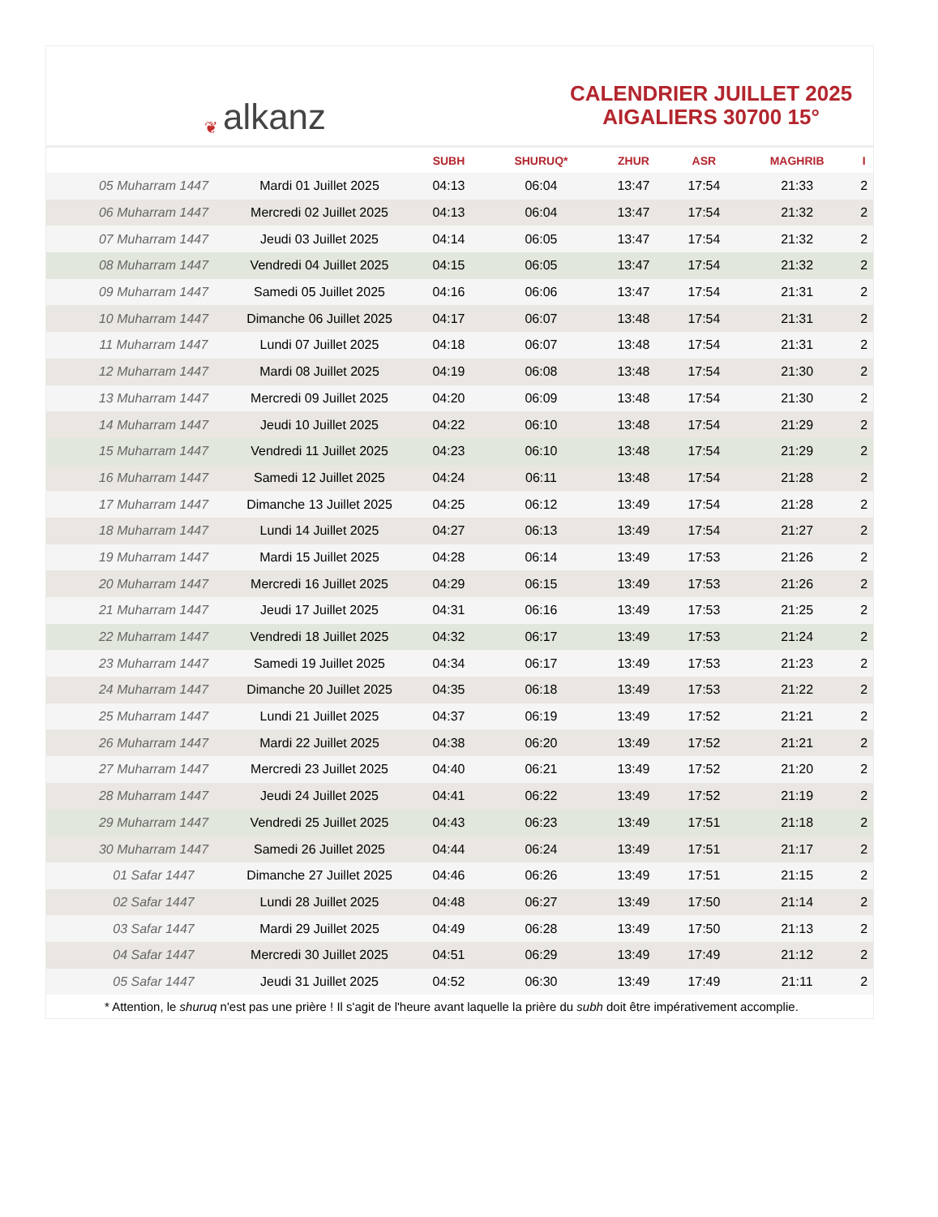❦ alkanz
CALENDRIER JUILLET 2025
AIGALIERS 30700 15°
| | | SUBH | SHURUQ* | ZHUR | ASR | MAGHRIB | I |
| --- | --- | --- | --- | --- | --- | --- | --- |
| 05 Muharram 1447 | Mardi 01 Juillet 2025 | 04:13 | 06:04 | 13:47 | 17:54 | 21:33 | 2 |
| 06 Muharram 1447 | Mercredi 02 Juillet 2025 | 04:13 | 06:04 | 13:47 | 17:54 | 21:32 | 2 |
| 07 Muharram 1447 | Jeudi 03 Juillet 2025 | 04:14 | 06:05 | 13:47 | 17:54 | 21:32 | 2 |
| 08 Muharram 1447 | Vendredi 04 Juillet 2025 | 04:15 | 06:05 | 13:47 | 17:54 | 21:32 | 2 |
| 09 Muharram 1447 | Samedi 05 Juillet 2025 | 04:16 | 06:06 | 13:47 | 17:54 | 21:31 | 2 |
| 10 Muharram 1447 | Dimanche 06 Juillet 2025 | 04:17 | 06:07 | 13:48 | 17:54 | 21:31 | 2 |
| 11 Muharram 1447 | Lundi 07 Juillet 2025 | 04:18 | 06:07 | 13:48 | 17:54 | 21:31 | 2 |
| 12 Muharram 1447 | Mardi 08 Juillet 2025 | 04:19 | 06:08 | 13:48 | 17:54 | 21:30 | 2 |
| 13 Muharram 1447 | Mercredi 09 Juillet 2025 | 04:20 | 06:09 | 13:48 | 17:54 | 21:30 | 2 |
| 14 Muharram 1447 | Jeudi 10 Juillet 2025 | 04:22 | 06:10 | 13:48 | 17:54 | 21:29 | 2 |
| 15 Muharram 1447 | Vendredi 11 Juillet 2025 | 04:23 | 06:10 | 13:48 | 17:54 | 21:29 | 2 |
| 16 Muharram 1447 | Samedi 12 Juillet 2025 | 04:24 | 06:11 | 13:48 | 17:54 | 21:28 | 2 |
| 17 Muharram 1447 | Dimanche 13 Juillet 2025 | 04:25 | 06:12 | 13:49 | 17:54 | 21:28 | 2 |
| 18 Muharram 1447 | Lundi 14 Juillet 2025 | 04:27 | 06:13 | 13:49 | 17:54 | 21:27 | 2 |
| 19 Muharram 1447 | Mardi 15 Juillet 2025 | 04:28 | 06:14 | 13:49 | 17:53 | 21:26 | 2 |
| 20 Muharram 1447 | Mercredi 16 Juillet 2025 | 04:29 | 06:15 | 13:49 | 17:53 | 21:26 | 2 |
| 21 Muharram 1447 | Jeudi 17 Juillet 2025 | 04:31 | 06:16 | 13:49 | 17:53 | 21:25 | 2 |
| 22 Muharram 1447 | Vendredi 18 Juillet 2025 | 04:32 | 06:17 | 13:49 | 17:53 | 21:24 | 2 |
| 23 Muharram 1447 | Samedi 19 Juillet 2025 | 04:34 | 06:17 | 13:49 | 17:53 | 21:23 | 2 |
| 24 Muharram 1447 | Dimanche 20 Juillet 2025 | 04:35 | 06:18 | 13:49 | 17:53 | 21:22 | 2 |
| 25 Muharram 1447 | Lundi 21 Juillet 2025 | 04:37 | 06:19 | 13:49 | 17:52 | 21:21 | 2 |
| 26 Muharram 1447 | Mardi 22 Juillet 2025 | 04:38 | 06:20 | 13:49 | 17:52 | 21:21 | 2 |
| 27 Muharram 1447 | Mercredi 23 Juillet 2025 | 04:40 | 06:21 | 13:49 | 17:52 | 21:20 | 2 |
| 28 Muharram 1447 | Jeudi 24 Juillet 2025 | 04:41 | 06:22 | 13:49 | 17:52 | 21:19 | 2 |
| 29 Muharram 1447 | Vendredi 25 Juillet 2025 | 04:43 | 06:23 | 13:49 | 17:51 | 21:18 | 2 |
| 30 Muharram 1447 | Samedi 26 Juillet 2025 | 04:44 | 06:24 | 13:49 | 17:51 | 21:17 | 2 |
| 01 Safar 1447 | Dimanche 27 Juillet 2025 | 04:46 | 06:26 | 13:49 | 17:51 | 21:15 | 2 |
| 02 Safar 1447 | Lundi 28 Juillet 2025 | 04:48 | 06:27 | 13:49 | 17:50 | 21:14 | 2 |
| 03 Safar 1447 | Mardi 29 Juillet 2025 | 04:49 | 06:28 | 13:49 | 17:50 | 21:13 | 2 |
| 04 Safar 1447 | Mercredi 30 Juillet 2025 | 04:51 | 06:29 | 13:49 | 17:49 | 21:12 | 2 |
| 05 Safar 1447 | Jeudi 31 Juillet 2025 | 04:52 | 06:30 | 13:49 | 17:49 | 21:11 | 2 |
* Attention, le shuruq n'est pas une prière ! Il s'agit de l'heure avant laquelle la prière du subh doit être impérativement accomplie.